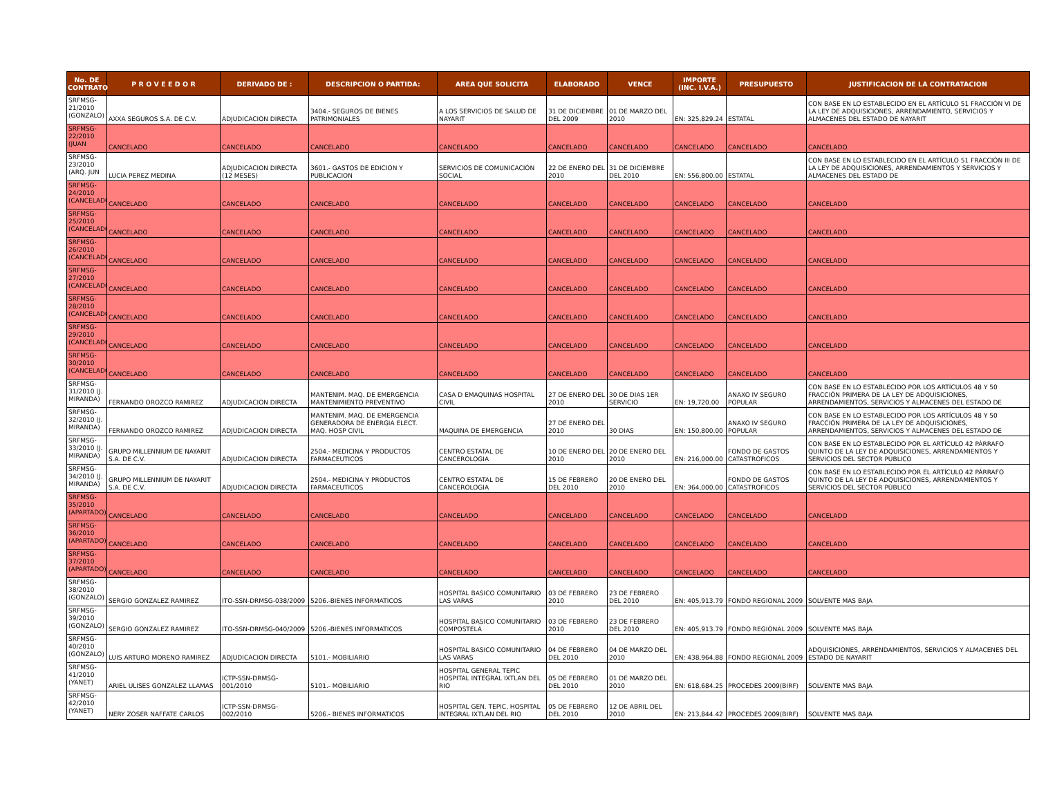| No. DE CONTRATO | P R O V E E D O R | DERIVADO DE : | DESCRIPCION O PARTIDA: | AREA QUE SOLICITA | ELABORADO | VENCE | IMPORTE (INC. I.V.A.) | PRESUPUESTO | JUSTIFICACION DE LA CONTRATACION |
| --- | --- | --- | --- | --- | --- | --- | --- | --- | --- |
| SRFMSG-21/2010 (GONZALO) | AXXA SEGUROS S.A. DE C.V. | ADJUDICACION DIRECTA | 3404.- SEGUROS DE BIENES PATRIMONIALES | A LOS SERVICIOS DE SALUD DE NAYARIT | 31 DE DICIEMBRE DEL 2009 | 01 DE MARZO DEL 2010 | EN: 325,829.24 | ESTATAL | CON BASE EN LO ESTABLECIDO EN EL ARTÍCULO 51 FRACCIÓN VI DE LA LEY DE ADQUISICIONES, ARRENDAMIENTO, SERVICIOS Y ALMACENES DEL ESTADO DE NAYARIT |
| SRFMSG-22/2010 (JUAN | CANCELADO | CANCELADO | CANCELADO | CANCELADO | CANCELADO | CANCELADO | CANCELADO | CANCELADO | CANCELADO |
| SRFMSG-23/2010 (ARQ. JUN | LUCIA PEREZ MEDINA | ADJUDICACION DIRECTA (12 MESES) | 3601.- GASTOS DE EDICION Y PUBLICACION | SERVICIOS DE COMUNICACIÓN SOCIAL | 22 DE ENERO DEL 2010 | 31 DE DICIEMBRE DEL 2010 | EN: 556,800.00 | ESTATAL | CON BASE EN LO ESTABLECIDO EN EL ARTÍCULO 51 FRACCIÓN III DE LA LEY DE ADQUISICIONES, ARRENDAMIENTOS Y SERVICIOS Y ALMACENES DEL ESTADO DE |
| SRFMSG-24/2010 (CANCELADO | CANCELADO | CANCELADO | CANCELADO | CANCELADO | CANCELADO | CANCELADO | CANCELADO | CANCELADO | CANCELADO |
| SRFMSG-25/2010 (CANCELADO | CANCELADO | CANCELADO | CANCELADO | CANCELADO | CANCELADO | CANCELADO | CANCELADO | CANCELADO | CANCELADO |
| SRFMSG-26/2010 (CANCELADO | CANCELADO | CANCELADO | CANCELADO | CANCELADO | CANCELADO | CANCELADO | CANCELADO | CANCELADO | CANCELADO |
| SRFMSG-27/2010 (CANCELADO | CANCELADO | CANCELADO | CANCELADO | CANCELADO | CANCELADO | CANCELADO | CANCELADO | CANCELADO | CANCELADO |
| SRFMSG-28/2010 (CANCELADO | CANCELADO | CANCELADO | CANCELADO | CANCELADO | CANCELADO | CANCELADO | CANCELADO | CANCELADO | CANCELADO |
| SRFMSG-29/2010 (CANCELADO | CANCELADO | CANCELADO | CANCELADO | CANCELADO | CANCELADO | CANCELADO | CANCELADO | CANCELADO | CANCELADO |
| SRFMSG-30/2010 (CANCELADO | CANCELADO | CANCELADO | CANCELADO | CANCELADO | CANCELADO | CANCELADO | CANCELADO | CANCELADO | CANCELADO |
| SRFMSG-31/2010 (J. MIRANDA) | FERNANDO OROZCO RAMIREZ | ADJUDICACION DIRECTA | MANTENIM. MAQ. DE EMERGENCIA MANTENIMIENTO PREVENTIVO | CASA D EMAQUINAS HOSPITAL CIVIL | 27 DE ENERO DEL 2010 | 30 DE DIAS 1ER SERVICIO | EN: 19,720.00 | ANAXO IV SEGURO POPULAR | CON BASE EN LO ESTABLECIDO POR LOS ARTÍCULOS 48 Y 50 FRACCIÓN PRIMERA DE LA LEY DE ADQUISICIONES, ARRENDAMIENTOS, SERVICIOS Y ALMACENES DEL ESTADO DE |
| SRFMSG-32/2010 (J. MIRANDA) | FERNANDO OROZCO RAMIREZ | ADJUDICACION DIRECTA | MANTENIM. MAQ. DE EMERGENCIA GENERADORA DE ENERGIA ELECT. MAQ. HOSP CIVIL | MAQUINA DE EMERGENCIA | 27 DE ENERO DEL 2010 | 30 DIAS | EN: 150,800.00 | ANAXO IV SEGURO POPULAR | CON BASE EN LO ESTABLECIDO POR LOS ARTÍCULOS 48 Y 50 FRACCIÓN PRIMERA DE LA LEY DE ADQUISICIONES, ARRENDAMIENTOS, SERVICIOS Y ALMACENES DEL ESTADO DE |
| SRFMSG-33/2010 (J. MIRANDA) | GRUPO MILLENNIUM DE NAYARIT S.A. DE C.V. | ADJUDICACION DIRECTA | 2504.- MEDICINA Y PRODUCTOS FARMACEUTICOS | CENTRO ESTATAL DE CANCEROLOGIA | 10 DE ENERO DEL 2010 | 20 DE ENERO DEL 2010 | EN: 216,000.00 | FONDO DE GASTOS CATASTROFICOS | CON BASE EN LO ESTABLECIDO POR EL ARTÍCULO 42 PÁRRAFO QUINTO DE LA LEY DE ADQUISICIONES, ARRENDAMIENTOS Y SERVICIOS DEL SECTOR PÚBLICO |
| SRFMSG-34/2010 (J. MIRANDA) | GRUPO MILLENNIUM DE NAYARIT S.A. DE C.V. | ADJUDICACION DIRECTA | 2504.- MEDICINA Y PRODUCTOS FARMACEUTICOS | CENTRO ESTATAL DE CANCEROLOGIA | 15 DE FEBRERO DEL 2010 | 20 DE ENERO DEL 2010 | EN: 364,000.00 | FONDO DE GASTOS CATASTROFICOS | CON BASE EN LO ESTABLECIDO POR EL ARTÍCULO 42 PÁRRAFO QUINTO DE LA LEY DE ADQUISICIONES, ARRENDAMIENTOS Y SERVICIOS DEL SECTOR PÚBLICO |
| SRFMSG-35/2010 (APARTADO) | CANCELADO | CANCELADO | CANCELADO | CANCELADO | CANCELADO | CANCELADO | CANCELADO | CANCELADO | CANCELADO |
| SRFMSG-36/2010 (APARTADO) | CANCELADO | CANCELADO | CANCELADO | CANCELADO | CANCELADO | CANCELADO | CANCELADO | CANCELADO | CANCELADO |
| SRFMSG-37/2010 (APARTADO) | CANCELADO | CANCELADO | CANCELADO | CANCELADO | CANCELADO | CANCELADO | CANCELADO | CANCELADO | CANCELADO |
| SRFMSG-38/2010 (GONZALO) | SERGIO GONZALEZ RAMIREZ | ITO-SSN-DRMSG-038/2009 | 5206.-BIENES INFORMATICOS | HOSPITAL BASICO COMUNITARIO LAS VARAS | 03 DE FEBRERO 2010 | 23 DE FEBRERO DEL 2010 | EN: 405,913.79 | FONDO REGIONAL 2009 | SOLVENTE MAS BAJA |
| SRFMSG-39/2010 (GONZALO) | SERGIO GONZALEZ RAMIREZ | ITO-SSN-DRMSG-040/2009 | 5206.-BIENES INFORMATICOS | HOSPITAL BASICO COMUNITARIO COMPOSTELA | 03 DE FEBRERO 2010 | 23 DE FEBRERO DEL 2010 | EN: 405,913.79 | FONDO REGIONAL 2009 | SOLVENTE MAS BAJA |
| SRFMSG-40/2010 (GONZALO) | LUIS ARTURO MORENO RAMIREZ | ADJUDICACION DIRECTA | 5101.- MOBILIARIO | HOSPITAL BASICO COMUNITARIO LAS VARAS | 04 DE FEBRERO DEL 2010 | 04 DE MARZO DEL 2010 | EN: 438,964.88 | FONDO REGIONAL 2009 | ADQUISICIONES, ARRENDAMIENTOS, SERVICIOS Y ALMACENES DEL ESTADO DE NAYARIT |
| SRFMSG-41/2010 (YANET) | ARIEL ULISES GONZALEZ LLAMAS | ICTP-SSN-DRMSG-001/2010 | 5101.- MOBILIARIO | HOSPITAL GENERAL TEPIC HOSPITAL INTEGRAL IXTLAN DEL RIO | 05 DE FEBRERO DEL 2010 | 01 DE MARZO DEL 2010 | EN: 618,684.25 | PROCEDES 2009(BIRF) | SOLVENTE MAS BAJA |
| SRFMSG-42/2010 (YANET) | NERY ZOSER NAFFATE CARLOS | ICTP-SSN-DRMSG-002/2010 | 5206.- BIENES INFORMATICOS | HOSPITAL GEN. TEPIC, HOSPITAL INTEGRAL IXTLAN DEL RIO | 05 DE FEBRERO DEL 2010 | 12 DE ABRIL DEL 2010 | EN: 213,844.42 | PROCEDES 2009(BIRF) | SOLVENTE MAS BAJA |